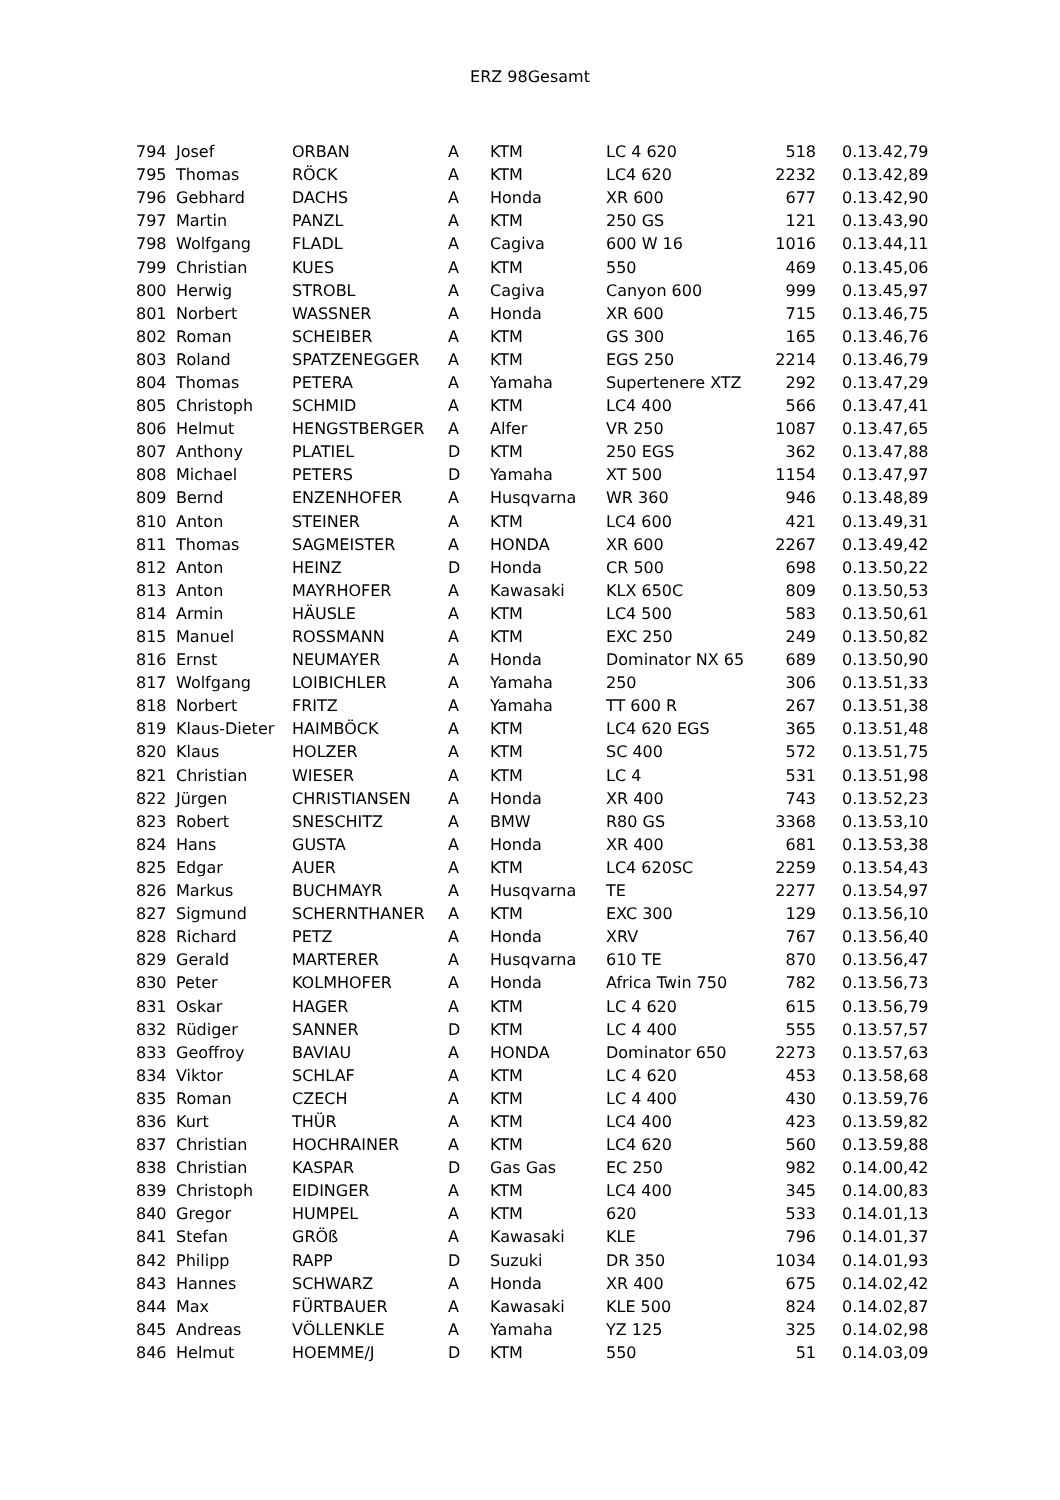ERZ 98Gesamt
| 794 | Josef | ORBAN | A | KTM | LC 4 620 | 518 | 0.13.42,79 |
| 795 | Thomas | RÖCK | A | KTM | LC4 620 | 2232 | 0.13.42,89 |
| 796 | Gebhard | DACHS | A | Honda | XR 600 | 677 | 0.13.42,90 |
| 797 | Martin | PANZL | A | KTM | 250 GS | 121 | 0.13.43,90 |
| 798 | Wolfgang | FLADL | A | Cagiva | 600 W 16 | 1016 | 0.13.44,11 |
| 799 | Christian | KUES | A | KTM | 550 | 469 | 0.13.45,06 |
| 800 | Herwig | STROBL | A | Cagiva | Canyon 600 | 999 | 0.13.45,97 |
| 801 | Norbert | WASSNER | A | Honda | XR 600 | 715 | 0.13.46,75 |
| 802 | Roman | SCHEIBER | A | KTM | GS 300 | 165 | 0.13.46,76 |
| 803 | Roland | SPATZENEGGER | A | KTM | EGS 250 | 2214 | 0.13.46,79 |
| 804 | Thomas | PETERA | A | Yamaha | Supertenere XTZ | 292 | 0.13.47,29 |
| 805 | Christoph | SCHMID | A | KTM | LC4 400 | 566 | 0.13.47,41 |
| 806 | Helmut | HENGSTBERGER | A | Alfer | VR 250 | 1087 | 0.13.47,65 |
| 807 | Anthony | PLATIEL | D | KTM | 250 EGS | 362 | 0.13.47,88 |
| 808 | Michael | PETERS | D | Yamaha | XT 500 | 1154 | 0.13.47,97 |
| 809 | Bernd | ENZENHOFER | A | Husqvarna | WR 360 | 946 | 0.13.48,89 |
| 810 | Anton | STEINER | A | KTM | LC4 600 | 421 | 0.13.49,31 |
| 811 | Thomas | SAGMEISTER | A | HONDA | XR 600 | 2267 | 0.13.49,42 |
| 812 | Anton | HEINZ | D | Honda | CR 500 | 698 | 0.13.50,22 |
| 813 | Anton | MAYRHOFER | A | Kawasaki | KLX 650C | 809 | 0.13.50,53 |
| 814 | Armin | HÄUSLE | A | KTM | LC4 500 | 583 | 0.13.50,61 |
| 815 | Manuel | ROSSMANN | A | KTM | EXC 250 | 249 | 0.13.50,82 |
| 816 | Ernst | NEUMAYER | A | Honda | Dominator NX 65 | 689 | 0.13.50,90 |
| 817 | Wolfgang | LOIBICHLER | A | Yamaha | 250 | 306 | 0.13.51,33 |
| 818 | Norbert | FRITZ | A | Yamaha | TT 600 R | 267 | 0.13.51,38 |
| 819 | Klaus-Dieter | HAIMBÖCK | A | KTM | LC4 620 EGS | 365 | 0.13.51,48 |
| 820 | Klaus | HOLZER | A | KTM | SC 400 | 572 | 0.13.51,75 |
| 821 | Christian | WIESER | A | KTM | LC 4 | 531 | 0.13.51,98 |
| 822 | Jürgen | CHRISTIANSEN | A | Honda | XR 400 | 743 | 0.13.52,23 |
| 823 | Robert | SNESCHITZ | A | BMW | R80 GS | 3368 | 0.13.53,10 |
| 824 | Hans | GUSTA | A | Honda | XR 400 | 681 | 0.13.53,38 |
| 825 | Edgar | AUER | A | KTM | LC4 620SC | 2259 | 0.13.54,43 |
| 826 | Markus | BUCHMAYR | A | Husqvarna | TE | 2277 | 0.13.54,97 |
| 827 | Sigmund | SCHERNTHANER | A | KTM | EXC 300 | 129 | 0.13.56,10 |
| 828 | Richard | PETZ | A | Honda | XRV | 767 | 0.13.56,40 |
| 829 | Gerald | MARTERER | A | Husqvarna | 610 TE | 870 | 0.13.56,47 |
| 830 | Peter | KOLMHOFER | A | Honda | Africa Twin 750 | 782 | 0.13.56,73 |
| 831 | Oskar | HAGER | A | KTM | LC 4 620 | 615 | 0.13.56,79 |
| 832 | Rüdiger | SANNER | D | KTM | LC 4 400 | 555 | 0.13.57,57 |
| 833 | Geoffroy | BAVIAU | A | HONDA | Dominator 650 | 2273 | 0.13.57,63 |
| 834 | Viktor | SCHLAF | A | KTM | LC 4 620 | 453 | 0.13.58,68 |
| 835 | Roman | CZECH | A | KTM | LC 4 400 | 430 | 0.13.59,76 |
| 836 | Kurt | THÜR | A | KTM | LC4 400 | 423 | 0.13.59,82 |
| 837 | Christian | HOCHRAINER | A | KTM | LC4 620 | 560 | 0.13.59,88 |
| 838 | Christian | KASPAR | D | Gas Gas | EC 250 | 982 | 0.14.00,42 |
| 839 | Christoph | EIDINGER | A | KTM | LC4 400 | 345 | 0.14.00,83 |
| 840 | Gregor | HUMPEL | A | KTM | 620 | 533 | 0.14.01,13 |
| 841 | Stefan | GRÖß | A | Kawasaki | KLE | 796 | 0.14.01,37 |
| 842 | Philipp | RAPP | D | Suzuki | DR 350 | 1034 | 0.14.01,93 |
| 843 | Hannes | SCHWARZ | A | Honda | XR 400 | 675 | 0.14.02,42 |
| 844 | Max | FÜRTBAUER | A | Kawasaki | KLE 500 | 824 | 0.14.02,87 |
| 845 | Andreas | VÖLLENKLE | A | Yamaha | YZ 125 | 325 | 0.14.02,98 |
| 846 | Helmut | HOEMME/J | D | KTM | 550 | 51 | 0.14.03,09 |